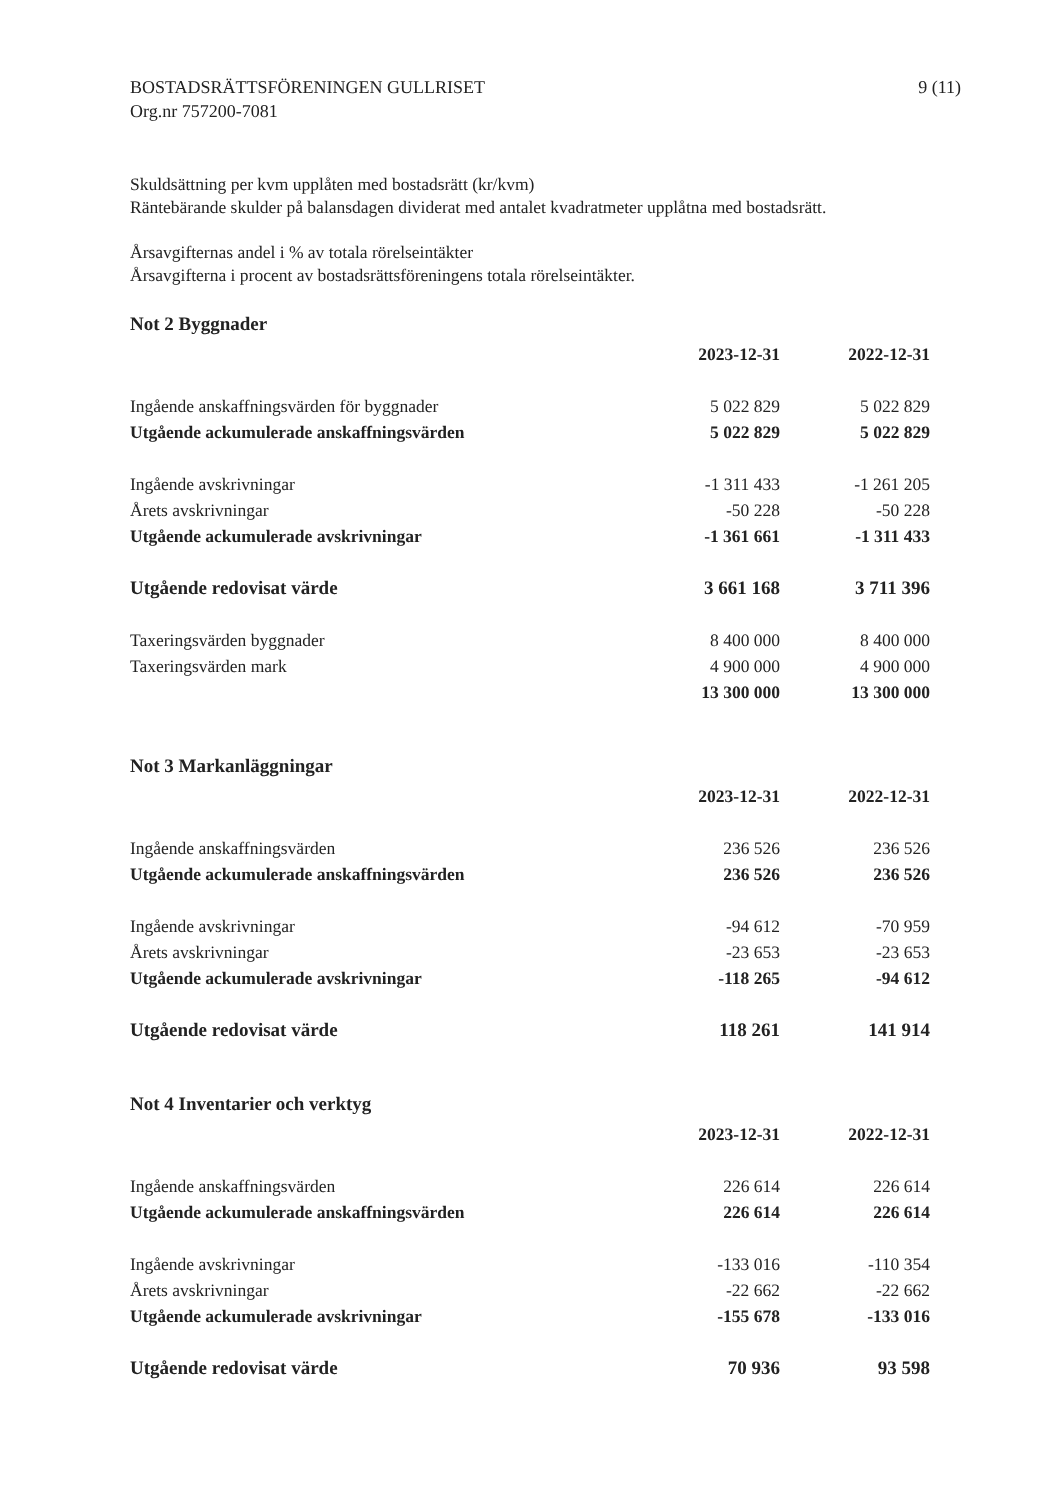BOSTADSRÄTTSFÖRENINGEN GULLRISET
Org.nr 757200-7081
9 (11)
Skuldsättning per kvm upplåten med bostadsrätt (kr/kvm)
Räntebärande skulder på balansdagen dividerat med antalet kvadratmeter upplåtna med bostadsrätt.
Årsavgifternas andel i % av totala rörelseintäkter
Årsavgifterna i procent av bostadsrättsföreningens totala rörelseintäkter.
Not 2 Byggnader
| | 2023-12-31 | 2022-12-31 |
| Ingående anskaffningsvärden för byggnader | 5 022 829 | 5 022 829 |
| Utgående ackumulerade anskaffningsvärden | 5 022 829 | 5 022 829 |
| Ingående avskrivningar | -1 311 433 | -1 261 205 |
| Årets avskrivningar | -50 228 | -50 228 |
| Utgående ackumulerade avskrivningar | -1 361 661 | -1 311 433 |
| Utgående redovisat värde | 3 661 168 | 3 711 396 |
| Taxeringsvärden byggnader | 8 400 000 | 8 400 000 |
| Taxeringsvärden mark | 4 900 000 | 4 900 000 |
| | 13 300 000 | 13 300 000 |
Not 3 Markanläggningar
| | 2023-12-31 | 2022-12-31 |
| Ingående anskaffningsvärden | 236 526 | 236 526 |
| Utgående ackumulerade anskaffningsvärden | 236 526 | 236 526 |
| Ingående avskrivningar | -94 612 | -70 959 |
| Årets avskrivningar | -23 653 | -23 653 |
| Utgående ackumulerade avskrivningar | -118 265 | -94 612 |
| Utgående redovisat värde | 118 261 | 141 914 |
Not 4 Inventarier och verktyg
| | 2023-12-31 | 2022-12-31 |
| Ingående anskaffningsvärden | 226 614 | 226 614 |
| Utgående ackumulerade anskaffningsvärden | 226 614 | 226 614 |
| Ingående avskrivningar | -133 016 | -110 354 |
| Årets avskrivningar | -22 662 | -22 662 |
| Utgående ackumulerade avskrivningar | -155 678 | -133 016 |
| Utgående redovisat värde | 70 936 | 93 598 |